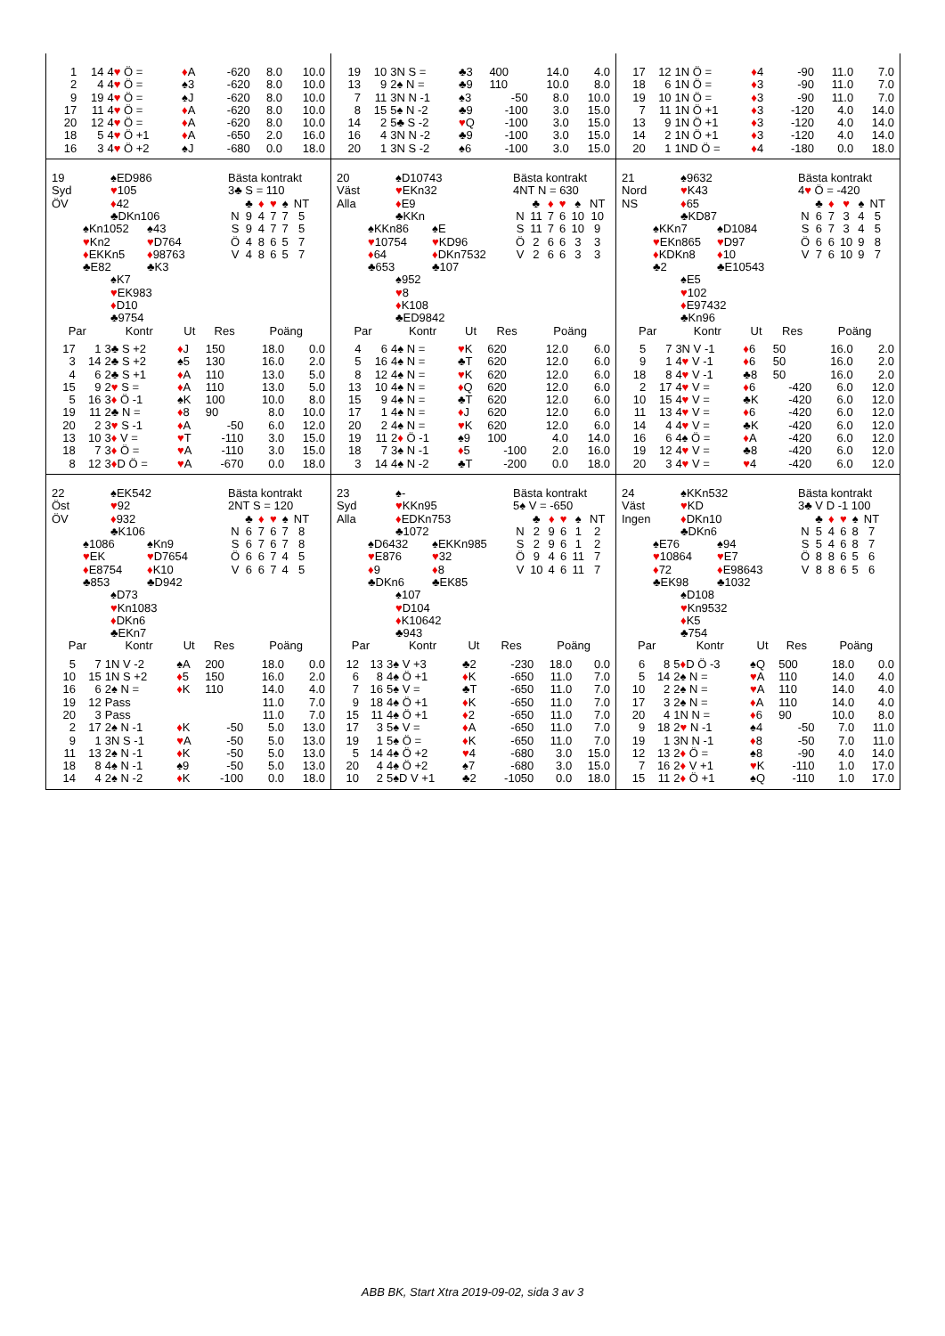| 1 | 14 | 4 ♥ Ö = | ♦ A | -620 | 8.0 | 10.0 |
| 2 | 4 | 4 ♥ Ö = | ♠3 | -620 | 8.0 | 10.0 |
| 9 | 19 | 4 ♥ Ö = | ♠J | -620 | 8.0 | 10.0 |
| 17 | 11 | 4 ♥ Ö = | ♦ A | -620 | 8.0 | 10.0 |
| 20 | 12 | 4 ♥ Ö = | ♦ A | -620 | 8.0 | 10.0 |
| 18 | 5 | 4 ♥ Ö +1 | ♦ A | -650 | 2.0 | 16.0 |
| 16 | 3 | 4 ♥ Ö +2 | ♠J | -680 | 0.0 | 18.0 |
| 19 | 10 | 3N S = | ♣3 | 400 | 14.0 | 4.0 |
| 13 | 9 | 2♠ N = | ♣9 | 110 | 10.0 | 8.0 |
| 7 | 11 | 3N N -1 | ♠3 | -50 | 8.0 | 10.0 |
| 8 | 15 | 5♠ N -2 | ♣9 | -100 | 3.0 | 15.0 |
| 14 | 2 | 5♣ S -2 | ♥ Q | -100 | 3.0 | 15.0 |
| 16 | 4 | 3N N -2 | ♣9 | -100 | 3.0 | 15.0 |
| 20 | 1 | 3N S -2 | ♠6 | -100 | 3.0 | 15.0 |
| 17 | 12 | 1N Ö = | ♦ 4 | -90 | 11.0 | 7.0 |
| 18 | 6 | 1N Ö = | ♦ 3 | -90 | 11.0 | 7.0 |
| 19 | 10 | 1N Ö = | ♦ 3 | -90 | 11.0 | 7.0 |
| 7 | 11 | 1N Ö +1 | ♦ 3 | -120 | 4.0 | 14.0 |
| 13 | 9 | 1N Ö +1 | ♦ 3 | -120 | 4.0 | 14.0 |
| 14 | 2 | 1N Ö +1 | ♦ 3 | -120 | 4.0 | 14.0 |
| 20 | 1 | 1ND Ö = | ♦ 4 | -180 | 0.0 | 18.0 |
19
Syd
ÖV
♠ED986
♥105
♦42
♣DKn106
♠Kn1052
♥Kn2
♦EKKn5
♣E82
♠43
♥D764
♦98763
♣K3
♠K7
♥EK983
♦D10
♣9754
Bästa kontrakt
3♣ S = 110
| | ♣ | ♦ | ♥ | ♠ | NT |
| N | 9 | 4 | 7 | 7 | 5 |
| S | 9 | 4 | 7 | 7 | 5 |
| Ö | 4 | 8 | 6 | 5 | 7 |
| V | 4 | 8 | 6 | 5 | 7 |
| Par | | Kontr | Ut | Res | Poäng | |
| --- | --- | --- | --- | --- | --- | --- |
| 17 | 1 | 3♣ S +2 | ♦ J | 150 | 18.0 | 0.0 |
| 3 | 14 | 2♣ S +2 | ♠5 | 130 | 16.0 | 2.0 |
| 4 | 6 | 2♣ S +1 | ♦ A | 110 | 13.0 | 5.0 |
| 15 | 9 | 2 ♥ S = | ♦ A | 110 | 13.0 | 5.0 |
| 5 | 16 | 3 ♦ Ö -1 | ♠K | 100 | 10.0 | 8.0 |
| 19 | 11 | 2♣ N = | ♦ 8 | 90 | 8.0 | 10.0 |
| 20 | 2 | 3 ♥ S -1 | ♦ A | -50 | 6.0 | 12.0 |
| 13 | 10 | 3 ♦ V = | ♥ T | -110 | 3.0 | 15.0 |
| 18 | 7 | 3 ♦ Ö = | ♥ A | -110 | 3.0 | 15.0 |
| 8 | 12 | 3 ♦ D Ö = | ♥ A | -670 | 0.0 | 18.0 |
20
Väst
Alla
♠D10743
♥EKn32
♦E9
♣KKn
♠KKn86
♥10754
♦64
♣653
♠E
♥KD96
♦DKn7532
♣107
♠952
♥8
♦K108
♣ED9842
Bästa kontrakt
4NT N = 630
| | ♣ | ♦ | ♥ | ♠ | NT |
| N | 11 | 7 | 6 | 10 | 10 |
| S | 11 | 7 | 6 | 10 | 9 |
| Ö | 2 | 6 | 6 | 3 | 3 |
| V | 2 | 6 | 6 | 3 | 3 |
| Par | | Kontr | Ut | Res | Poäng | |
| --- | --- | --- | --- | --- | --- | --- |
| 4 | 6 | 4♠ N = | ♥ K | 620 | 12.0 | 6.0 |
| 5 | 16 | 4♠ N = | ♣T | 620 | 12.0 | 6.0 |
| 8 | 12 | 4♠ N = | ♥ K | 620 | 12.0 | 6.0 |
| 13 | 10 | 4♠ N = | ♦ Q | 620 | 12.0 | 6.0 |
| 15 | 9 | 4♠ N = | ♣T | 620 | 12.0 | 6.0 |
| 17 | 1 | 4♠ N = | ♦ J | 620 | 12.0 | 6.0 |
| 20 | 2 | 4♠ N = | ♥ K | 620 | 12.0 | 6.0 |
| 19 | 11 | 2 ♦ Ö -1 | ♠9 | 100 | 4.0 | 14.0 |
| 18 | 7 | 3♠ N -1 | ♦ 5 | -100 | 2.0 | 16.0 |
| 3 | 14 | 4♠ N -2 | ♣T | -200 | 0.0 | 18.0 |
21
Nord
NS
♠9632
♥K43
♦65
♣KD87
♠KKn7
♥EKn865
♦KDKn8
♣2
♠D1084
♥D97
♦10
♣E10543
♠E5
♥102
♦E97432
♣Kn96
Bästa kontrakt
4♥ Ö = -420
| | ♣ | ♦ | ♥ | ♠ | NT |
| N | 6 | 7 | 3 | 4 | 5 |
| S | 6 | 7 | 3 | 4 | 5 |
| Ö | 6 | 6 | 10 | 9 | 8 |
| V | 7 | 6 | 10 | 9 | 7 |
| Par | | Kontr | Ut | Res | Poäng | |
| --- | --- | --- | --- | --- | --- | --- |
| 5 | 7 | 3N V -1 | ♦ 6 | 50 | 16.0 | 2.0 |
| 9 | 1 | 4 ♥ V -1 | ♦ 6 | 50 | 16.0 | 2.0 |
| 18 | 8 | 4 ♥ V -1 | ♣8 | 50 | 16.0 | 2.0 |
| 2 | 17 | 4 ♥ V = | ♦ 6 | -420 | 6.0 | 12.0 |
| 10 | 15 | 4 ♥ V = | ♣K | -420 | 6.0 | 12.0 |
| 11 | 13 | 4 ♥ V = | ♦ 6 | -420 | 6.0 | 12.0 |
| 14 | 4 | 4 ♥ V = | ♣K | -420 | 6.0 | 12.0 |
| 16 | 6 | 4♠ Ö = | ♦ A | -420 | 6.0 | 12.0 |
| 19 | 12 | 4 ♥ V = | ♣8 | -420 | 6.0 | 12.0 |
| 20 | 3 | 4 ♥ V = | ♥ 4 | -420 | 6.0 | 12.0 |
22
Öst
ÖV
♠EK542
♥92
♦932
♣K106
♠1086
♥EK
♦E8754
♣853
♠Kn9
♥D7654
♦K10
♣D942
♠D73
♥Kn1083
♦DKn6
♣EKn7
Bästa kontrakt
2NT S = 120
| | ♣ | ♦ | ♥ | ♠ | NT |
| N | 6 | 7 | 6 | 7 | 8 |
| S | 6 | 7 | 6 | 7 | 8 |
| Ö | 6 | 6 | 7 | 4 | 5 |
| V | 6 | 6 | 7 | 4 | 5 |
| Par | | Kontr | Ut | Res | Poäng | |
| --- | --- | --- | --- | --- | --- | --- |
| 5 | 7 | 1N V -2 | ♠A | 200 | 18.0 | 0.0 |
| 10 | 15 | 1N S +2 | ♦ 5 | 150 | 16.0 | 2.0 |
| 16 | 6 | 2♠ N = | ♦ K | 110 | 14.0 | 4.0 |
| 19 | 12 | Pass | | | 11.0 | 7.0 |
| 20 | 3 | Pass | | | 11.0 | 7.0 |
| 2 | 17 | 2♠ N -1 | ♦ K | -50 | 5.0 | 13.0 |
| 9 | 1 | 3N S -1 | ♥ A | -50 | 5.0 | 13.0 |
| 11 | 13 | 2♠ N -1 | ♦ K | -50 | 5.0 | 13.0 |
| 18 | 8 | 4♠ N -1 | ♠9 | -50 | 5.0 | 13.0 |
| 14 | 4 | 2♠ N -2 | ♦ K | -100 | 0.0 | 18.0 |
23
Syd
Alla
♠-
♥KKn95
♦EDKn753
♣1072
♠D6432
♥E876
♦9
♣DKn6
♠EKKn985
♥32
♦8
♣EK85
♠107
♥D104
♦K10642
♣943
Bästa kontrakt
5♠ V = -650
| | ♣ | ♦ | ♥ | ♠ | NT |
| N | 2 | 9 | 6 | 1 | 2 |
| S | 2 | 9 | 6 | 1 | 2 |
| Ö | 9 | 4 | 6 | 11 | 7 |
| V | 10 | 4 | 6 | 11 | 7 |
| Par | | Kontr | Ut | Res | Poäng | |
| --- | --- | --- | --- | --- | --- | --- |
| 12 | 13 | 3♠ V +3 | ♣2 | -230 | 18.0 | 0.0 |
| 6 | 8 | 4♠ Ö +1 | ♦ K | -650 | 11.0 | 7.0 |
| 7 | 16 | 5♠ V = | ♣T | -650 | 11.0 | 7.0 |
| 9 | 18 | 4♠ Ö +1 | ♦ K | -650 | 11.0 | 7.0 |
| 15 | 11 | 4♠ Ö +1 | ♦ 2 | -650 | 11.0 | 7.0 |
| 17 | 3 | 5♠ V = | ♦ A | -650 | 11.0 | 7.0 |
| 19 | 1 | 5♠ Ö = | ♦ K | -650 | 11.0 | 7.0 |
| 5 | 14 | 4♠ Ö +2 | ♥ 4 | -680 | 3.0 | 15.0 |
| 20 | 4 | 4♠ Ö +2 | ♠7 | -680 | 3.0 | 15.0 |
| 10 | 2 | 5♠D V +1 | ♣2 | -1050 | 0.0 | 18.0 |
24
Väst
Ingen
♠KKn532
♥KD
♦DKn10
♣DKn6
♠E76
♥10864
♦72
♣EK98
♠94
♥E7
♦E98643
♣1032
♠D108
♥Kn9532
♦K5
♣754
Bästa kontrakt
3♣ V D -1 100
| | ♣ | ♦ | ♥ | ♠ | NT |
| N | 5 | 4 | 6 | 8 | 7 |
| S | 5 | 4 | 6 | 8 | 7 |
| Ö | 8 | 8 | 6 | 5 | 6 |
| V | 8 | 8 | 6 | 5 | 6 |
| Par | | Kontr | Ut | Res | Poäng | |
| --- | --- | --- | --- | --- | --- | --- |
| 6 | 8 | 5 ♦ D Ö -3 | ♠Q | 500 | 18.0 | 0.0 |
| 5 | 14 | 2♠ N = | ♥ A | 110 | 14.0 | 4.0 |
| 10 | 2 | 2♠ N = | ♥ A | 110 | 14.0 | 4.0 |
| 17 | 3 | 2♠ N = | ♦ A | 110 | 14.0 | 4.0 |
| 20 | 4 | 1N N = | ♦ 6 | 90 | 10.0 | 8.0 |
| 9 | 18 | 2 ♥ N -1 | ♠4 | -50 | 7.0 | 11.0 |
| 19 | 1 | 3N N -1 | ♦ 8 | -50 | 7.0 | 11.0 |
| 12 | 13 | 2 ♦ Ö = | ♠8 | -90 | 4.0 | 14.0 |
| 7 | 16 | 2 ♦ V +1 | ♥ K | -110 | 1.0 | 17.0 |
| 15 | 11 | 2 ♦ Ö +1 | ♠Q | -110 | 1.0 | 17.0 |
ABB BK, Start Xtra 2019-09-02, sida 3 av 3